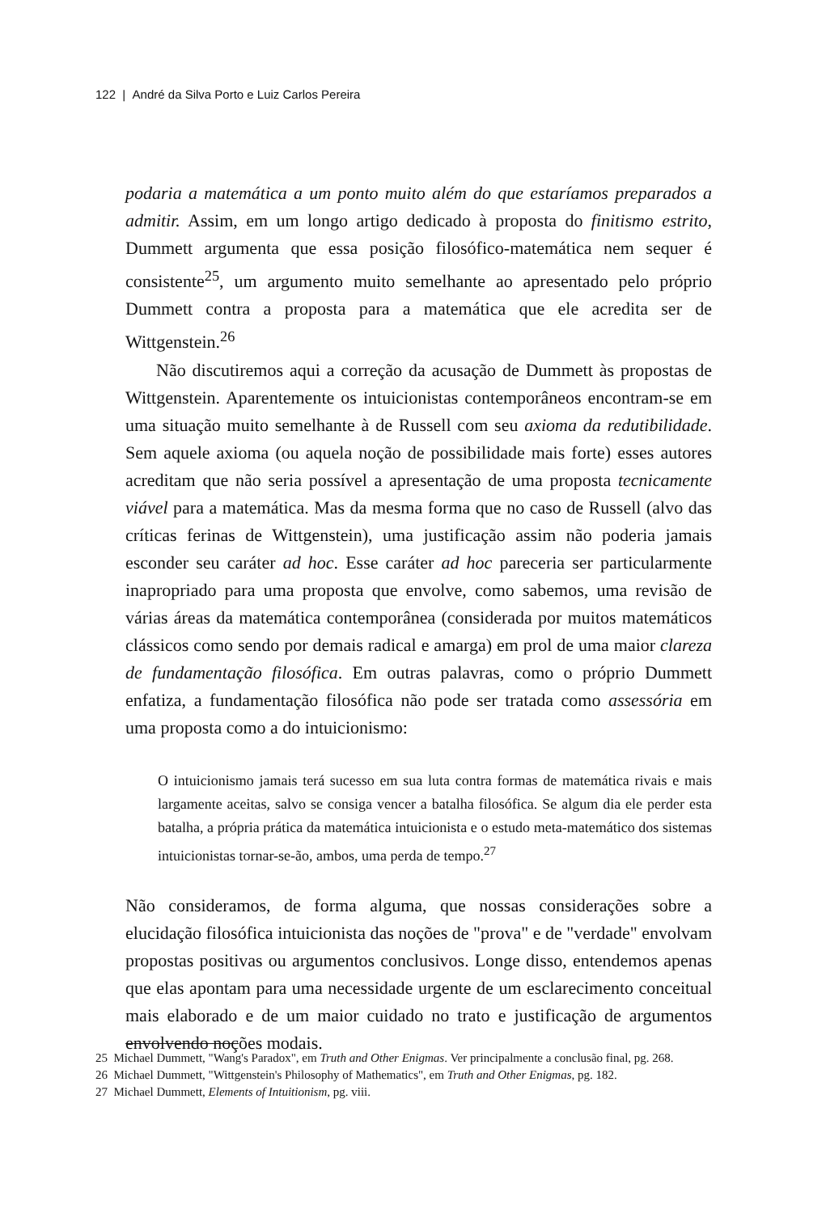122 | André da Silva Porto e Luiz Carlos Pereira
podaria a matemática a um ponto muito além do que estaríamos preparados a admitir. Assim, em um longo artigo dedicado à proposta do finitismo estrito, Dummett argumenta que essa posição filosófico-matemática nem sequer é consistente<sup>25</sup>, um argumento muito semelhante ao apresentado pelo próprio Dummett contra a proposta para a matemática que ele acredita ser de Wittgenstein.<sup>26</sup>
Não discutiremos aqui a correção da acusação de Dummett às propostas de Wittgenstein. Aparentemente os intuicionistas contemporâneos encontram-se em uma situação muito semelhante à de Russell com seu axioma da redutibilidade. Sem aquele axioma (ou aquela noção de possibilidade mais forte) esses autores acreditam que não seria possível a apresentação de uma proposta tecnicamente viável para a matemática. Mas da mesma forma que no caso de Russell (alvo das críticas ferinas de Wittgenstein), uma justificação assim não poderia jamais esconder seu caráter ad hoc. Esse caráter ad hoc pareceria ser particularmente inapropriado para uma proposta que envolve, como sabemos, uma revisão de várias áreas da matemática contemporânea (considerada por muitos matemáticos clássicos como sendo por demais radical e amarga) em prol de uma maior clareza de fundamentação filosófica. Em outras palavras, como o próprio Dummett enfatiza, a fundamentação filosófica não pode ser tratada como assessória em uma proposta como a do intuicionismo:
O intuicionismo jamais terá sucesso em sua luta contra formas de matemática rivais e mais largamente aceitas, salvo se consiga vencer a batalha filosófica. Se algum dia ele perder esta batalha, a própria prática da matemática intuicionista e o estudo meta-matemático dos sistemas intuicionistas tornar-se-ão, ambos, uma perda de tempo.<sup>27</sup>
Não consideramos, de forma alguma, que nossas considerações sobre a elucidação filosófica intuicionista das noções de "prova" e de "verdade" envolvam propostas positivas ou argumentos conclusivos. Longe disso, entendemos apenas que elas apontam para uma necessidade urgente de um esclarecimento conceitual mais elaborado e de um maior cuidado no trato e justificação de argumentos envolvendo noções modais.
25 Michael Dummett, "Wang's Paradox", em Truth and Other Enigmas. Ver principalmente a conclusão final, pg. 268.
26 Michael Dummett, "Wittgenstein's Philosophy of Mathematics", em Truth and Other Enigmas, pg. 182.
27 Michael Dummett, Elements of Intuitionism, pg. viii.